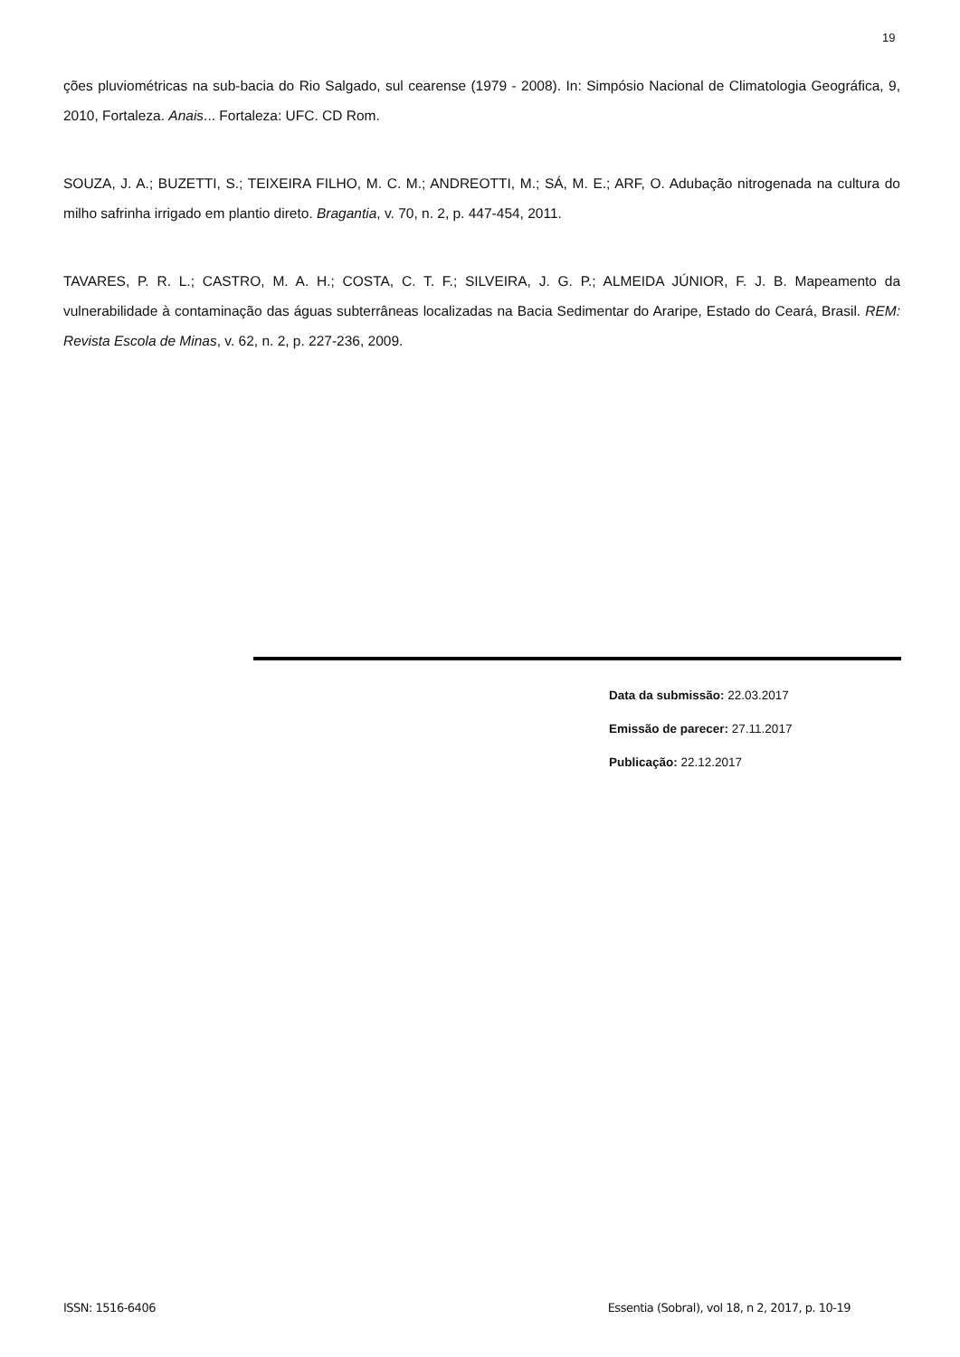19
ções pluviométricas na sub-bacia do Rio Salgado, sul cearense (1979 - 2008). In: Simpósio Nacional de Climatologia Geográfica, 9, 2010, Fortaleza. Anais... Fortaleza: UFC. CD Rom.
SOUZA, J. A.; BUZETTI, S.; TEIXEIRA FILHO, M. C. M.; ANDREOTTI, M.; SÁ, M. E.; ARF, O. Adubação nitrogenada na cultura do milho safrinha irrigado em plantio direto. Bragantia, v. 70, n. 2, p. 447-454, 2011.
TAVARES, P. R. L.; CASTRO, M. A. H.; COSTA, C. T. F.; SILVEIRA, J. G. P.; ALMEIDA JÚNIOR, F. J. B. Mapeamento da vulnerabilidade à contaminação das águas subterrâneas localizadas na Bacia Sedimentar do Araripe, Estado do Ceará, Brasil. REM: Revista Escola de Minas, v. 62, n. 2, p. 227-236, 2009.
Data da submissão: 22.03.2017
Emissão de parecer: 27.11.2017
Publicação: 22.12.2017
ISSN: 1516-6406 Essentia (Sobral), vol 18, n 2, 2017, p. 10-19